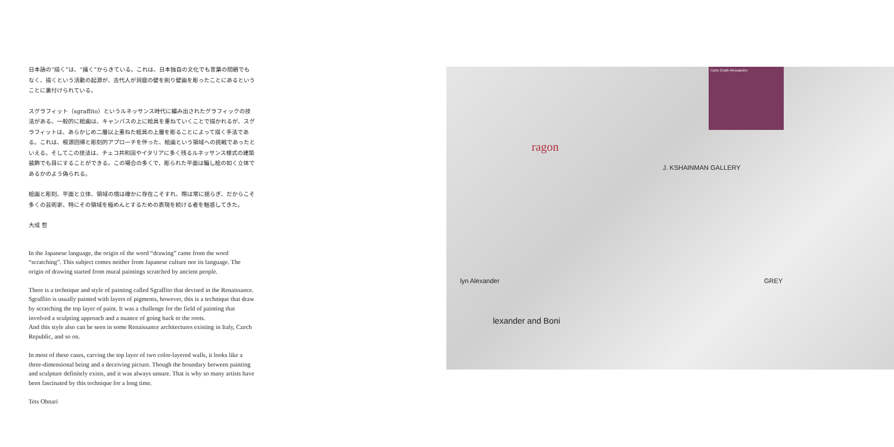日本語の“描く”は、“掻く”からきている。これは、日本独自の文化でも言葉の問題でもなく、描くという活動の起源が、古代人が洞窟の壁を削り壁画を彫ったことにあるということに裏付けられている。
スグラフィット（sgraffito）というルネッサンス時代に編み出されたグラフィックの技法がある。一般的に絵画は、キャンバスの上に絵具を重ねていくことで描かれるが、スグラフィットは、あらかじめ二層以上重ねた絵具の上層を彫ることによって描く手法である。これは、根源回帰と彫刻的アプローチを伴った、絵画という領域への挑戦であったといえる。そしてこの技法は、チェコ共和国やイタリアに多く残るルネッサンス様式の建築装飾でも目にすることができる。この場合の多くで、彫られた平面は騙し絵の如く立体であるかのよう偽られる。
絵画と彫刻、平面と立体、領域の境は確かに存在こそすれ、際は常に揺らぎ、だからこそ多くの芸術家、特にその領域を極めんとするための表現を続ける者を魅惑してきた。
大成 哲
In the Japanese language, the origin of the word “drawing” came from the word “scratching”. This subject comes neither from Japanese culture nor its language. The origin of drawing started from mural paintings scratched by ancient people.
There is a technique and style of painting called Sgraffito that devised in the Renaissance. Sgraffito is usually painted with layers of pigments, however, this is a technique that draw by scratching the top layer of paint. It was a challenge for the field of painting that involved a sculpting approach and a nuance of going back to the roots.
And this style also can be seen in some Renaissance architectures existing in Italy, Czech Republic, and so on.
In most of these cases, carving the top layer of two color-layered walls, it looks like a three-dimensional being and a deceiving picture. Though the boundary between painting and sculpture definitely exists, and it was always unsure. That is why so many artists have been fascinated by this technique for a long time.
Tets Ohnari
Carlo Gratti Alessandro
ragon
J. KSHAINMAN GALLERY
lyn Alexander
lexander and Boni
GREY